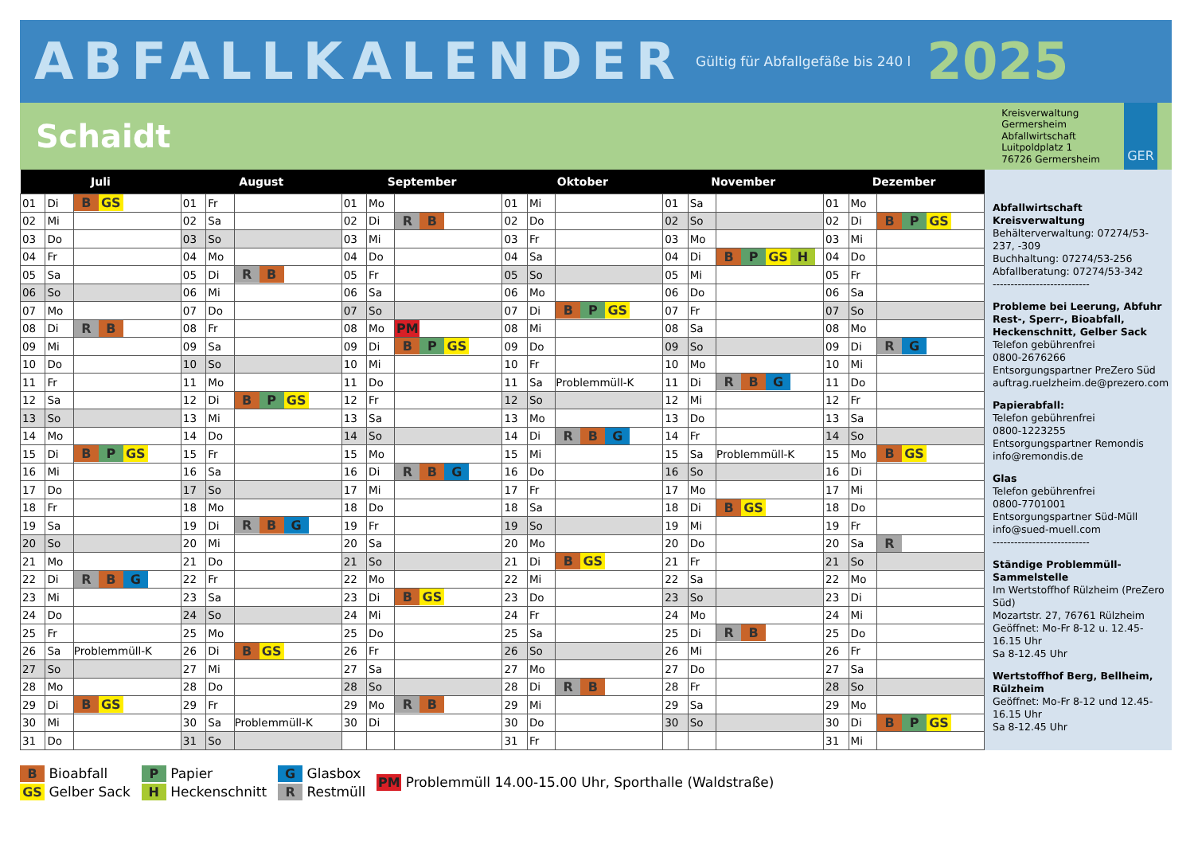ABFALLKALENDER Gültig für Abfallgefäße bis 240 l 2025
Schaidt
Kreisverwaltung
Germersheim
Abfallwirtschaft
Luitpoldplatz 1
76726 Germersheim
GER
| Juli | | | August | | | September | | | Oktober | | | November | | | Dezember | | |
| --- | --- | --- | --- | --- | --- | --- | --- | --- | --- | --- | --- | --- | --- | --- | --- | --- | --- |
| 01 | Di | B GS | 01 | Fr | | 01 | Mo | | 01 | Mi | | 01 | Sa | | 01 | Mo | |
| 02 | Mi | | 02 | Sa | | 02 | Di | R B | 02 | Do | | 02 | So | | 02 | Di | B P GS |
| 03 | Do | | 03 | So | | 03 | Mi | | 03 | Fr | | 03 | Mo | | 03 | Mi | |
| 04 | Fr | | 04 | Mo | | 04 | Do | | 04 | Sa | | 04 | Di | B P GS H | 04 | Do | |
| 05 | Sa | | 05 | Di | R B | 05 | Fr | | 05 | So | | 05 | Mi | | 05 | Fr | |
| 06 | So | | 06 | Mi | | 06 | Sa | | 06 | Mo | | 06 | Do | | 06 | Sa | |
| 07 | Mo | | 07 | Do | | 07 | So | | 07 | Di | B P GS | 07 | Fr | | 07 | So | |
| 08 | Di | R B | 08 | Fr | | 08 | Mo | PM | 08 | Mi | | 08 | Sa | | 08 | Mo | |
| 09 | Mi | | 09 | Sa | | 09 | Di | B P GS | 09 | Do | | 09 | So | | 09 | Di | R G |
| 10 | Do | | 10 | So | | 10 | Mi | | 10 | Fr | | 10 | Mo | | 10 | Mi | |
| 11 | Fr | | 11 | Mo | | 11 | Do | | 11 | Sa | Problemmüll-K | 11 | Di | R B G | 11 | Do | |
| 12 | Sa | | 12 | Di | B P GS | 12 | Fr | | 12 | So | | 12 | Mi | | 12 | Fr | |
| 13 | So | | 13 | Mi | | 13 | Sa | | 13 | Mo | | 13 | Do | | 13 | Sa | |
| 14 | Mo | | 14 | Do | | 14 | So | | 14 | Di | R B G | 14 | Fr | | 14 | So | |
| 15 | Di | B P GS | 15 | Fr | | 15 | Mo | | 15 | Mi | | 15 | Sa | Problemmüll-K | 15 | Mo | B GS |
| 16 | Mi | | 16 | Sa | | 16 | Di | R B G | 16 | Do | | 16 | So | | 16 | Di | |
| 17 | Do | | 17 | So | | 17 | Mi | | 17 | Fr | | 17 | Mo | | 17 | Mi | |
| 18 | Fr | | 18 | Mo | | 18 | Do | | 18 | Sa | | 18 | Di | B GS | 18 | Do | |
| 19 | Sa | | 19 | Di | R B G | 19 | Fr | | 19 | So | | 19 | Mi | | 19 | Fr | |
| 20 | So | | 20 | Mi | | 20 | Sa | | 20 | Mo | | 20 | Do | | 20 | Sa | R |
| 21 | Mo | | 21 | Do | | 21 | So | | 21 | Di | B GS | 21 | Fr | | 21 | So | |
| 22 | Di | R B G | 22 | Fr | | 22 | Mo | | 22 | Mi | | 22 | Sa | | 22 | Mo | |
| 23 | Mi | | 23 | Sa | | 23 | Di | B GS | 23 | Do | | 23 | So | | 23 | Di | |
| 24 | Do | | 24 | So | | 24 | Mi | | 24 | Fr | | 24 | Mo | | 24 | Mi | |
| 25 | Fr | | 25 | Mo | | 25 | Do | | 25 | Sa | | 25 | Di | R B | 25 | Do | |
| 26 | Sa | Problemmüll-K | 26 | Di | B GS | 26 | Fr | | 26 | So | | 26 | Mi | | 26 | Fr | |
| 27 | So | | 27 | Mi | | 27 | Sa | | 27 | Mo | | 27 | Do | | 27 | Sa | |
| 28 | Mo | | 28 | Do | | 28 | So | | 28 | Di | R B | 28 | Fr | | 28 | So | |
| 29 | Di | B GS | 29 | Fr | | 29 | Mo | R B | 29 | Mi | | 29 | Sa | | 29 | Mo | |
| 30 | Mi | | 30 | Sa | Problemmüll-K | 30 | Di | | 30 | Do | | 30 | So | | 30 | Di | B P GS |
| 31 | Do | | 31 | So | | | | | 31 | Fr | | | | | 31 | Mi | |
Abfallwirtschaft Kreisverwaltung
Behälterverwaltung: 07274/53-237, -309
Buchhaltung: 07274/53-256
Abfallberatung: 07274/53-342
---------------------------
Probleme bei Leerung, Abfuhr Rest-, Sperr-, Bioabfall, Heckenschnitt, Gelber Sack
Telefon gebührenfrei
0800-2676266
Entsorgungspartner PreZero Süd
auftrag.ruelzheim.de@prezero.com
Papierabfall:
Telefon gebührenfrei
0800-1223255
Entsorgungspartner Remondis
info@remondis.de
Glas
Telefon gebührenfrei
0800-7701001
Entsorgungspartner Süd-Müll
info@sued-muell.com
---------------------------
Ständige Problemmüll-Sammelstelle
Im Wertstoffhof Rülzheim (PreZero Süd)
Mozartstr. 27, 76761 Rülzheim
Geöffnet: Mo-Fr 8-12 u. 12.45-16.15 Uhr
Sa 8-12.45 Uhr
Wertstoffhof Berg, Bellheim, Rülzheim
Geöffnet: Mo-Fr 8-12 und 12.45-16.15 Uhr
Sa 8-12.45 Uhr
B Bioabfall
GS Gelber Sack
P Papier
H Heckenschnitt
G Glasbox
R Restmüll
PM Problemmüll 14.00-15.00 Uhr, Sporthalle (Waldstraße)